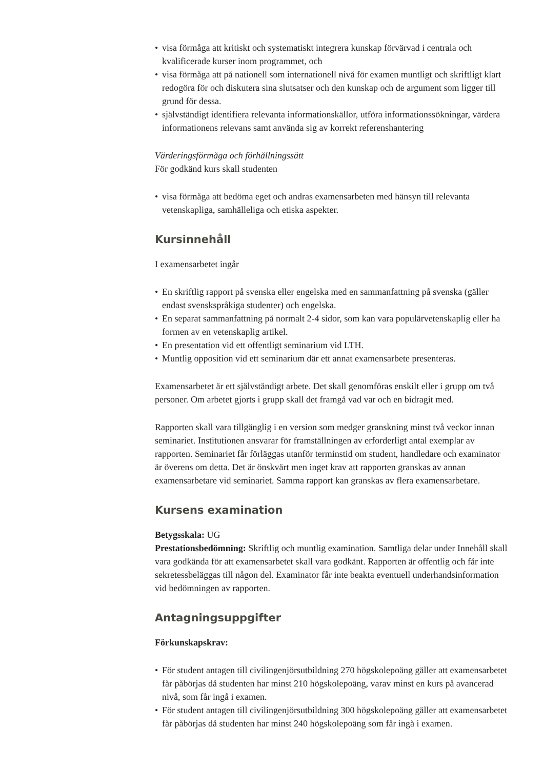• visa förmåga att kritiskt och systematiskt integrera kunskap förvärvad i centrala och kvalificerade kurser inom programmet, och
• visa förmåga att på nationell som internationell nivå för examen muntligt och skriftligt klart redogöra för och diskutera sina slutsatser och den kunskap och de argument som ligger till grund för dessa.
• självständigt identifiera relevanta informationskällor, utföra informationssökningar, värdera informationens relevans samt använda sig av korrekt referenshantering
Värderingsförmåga och förhållningssätt
För godkänd kurs skall studenten
• visa förmåga att bedöma eget och andras examensarbeten med hänsyn till relevanta vetenskapliga, samhälleliga och etiska aspekter.
Kursinnehåll
I examensarbetet ingår
• En skriftlig rapport på svenska eller engelska med en sammanfattning på svenska (gäller endast svenskspråkiga studenter) och engelska.
• En separat sammanfattning på normalt 2-4 sidor, som kan vara populärvetenskaplig eller ha formen av en vetenskaplig artikel.
• En presentation vid ett offentligt seminarium vid LTH.
• Muntlig opposition vid ett seminarium där ett annat examensarbete presenteras.
Examensarbetet är ett självständigt arbete. Det skall genomföras enskilt eller i grupp om två personer. Om arbetet gjorts i grupp skall det framgå vad var och en bidragit med.
Rapporten skall vara tillgänglig i en version som medger granskning minst två veckor innan seminariet. Institutionen ansvarar för framställningen av erforderligt antal exemplar av rapporten. Seminariet får förläggas utanför terminstid om student, handledare och examinator är överens om detta. Det är önskvärt men inget krav att rapporten granskas av annan examensarbetare vid seminariet. Samma rapport kan granskas av flera examensarbetare.
Kursens examination
Betygsskala: UG
Prestationsbedömning: Skriftlig och muntlig examination. Samtliga delar under Innehåll skall vara godkända för att examensarbetet skall vara godkänt. Rapporten är offentlig och får inte sekretessbeläggas till någon del. Examinator får inte beakta eventuell underhandsinformation vid bedömningen av rapporten.
Antagningsuppgifter
Förkunskapskrav:
• För student antagen till civilingenjörsutbildning 270 högskolepoäng gäller att examensarbetet får påbörjas då studenten har minst 210 högskolepoäng, varav minst en kurs på avancerad nivå, som får ingå i examen.
• För student antagen till civilingenjörsutbildning 300 högskolepoäng gäller att examensarbetet får påbörjas då studenten har minst 240 högskolepoäng som får ingå i examen.